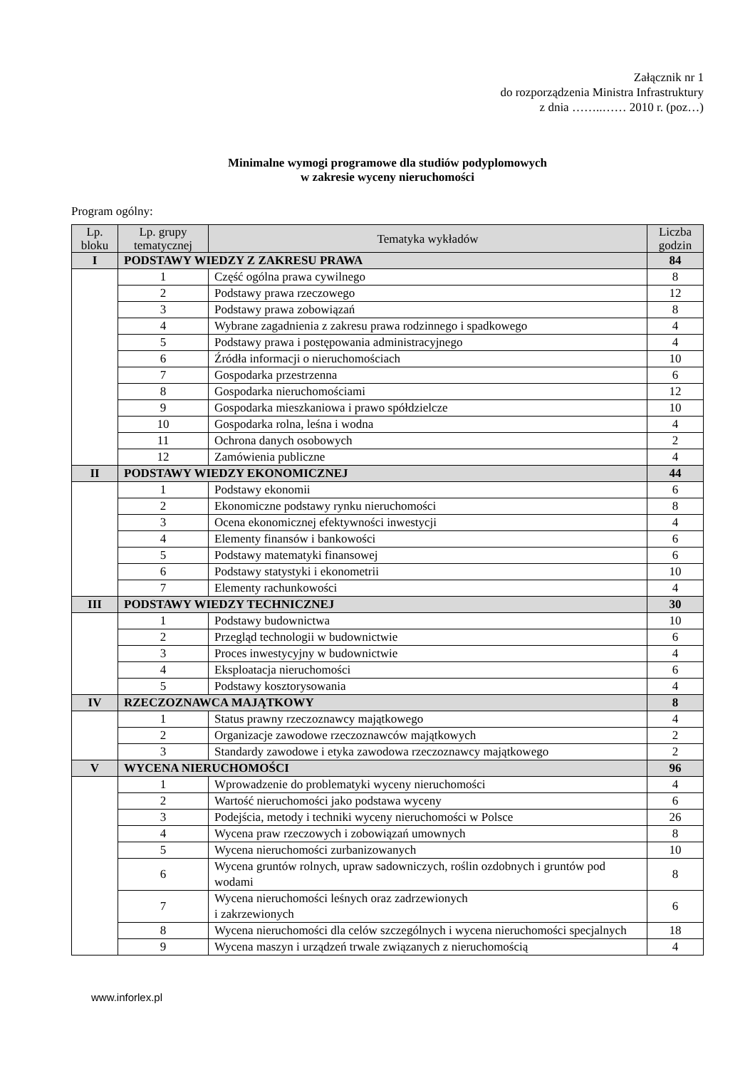Załącznik nr 1
do rozporządzenia Ministra Infrastruktury
z dnia ……..…… 2010 r. (poz…)
Minimalne wymogi programowe dla studiów podyplomowych
w zakresie wyceny nieruchomości
Program ogólny:
| Lp. bloku | Lp. grupy tematycznej | Tematyka wykładów | Liczba godzin |
| --- | --- | --- | --- |
| I | PODSTAWY WIEDZY Z ZAKRESU PRAWA | | 84 |
| | 1 | Część ogólna prawa cywilnego | 8 |
| | 2 | Podstawy prawa rzeczowego | 12 |
| | 3 | Podstawy prawa zobowiązań | 8 |
| | 4 | Wybrane zagadnienia z zakresu prawa rodzinnego i spadkowego | 4 |
| | 5 | Podstawy prawa i postępowania administracyjnego | 4 |
| | 6 | Źródła informacji o nieruchomościach | 10 |
| | 7 | Gospodarka przestrzenna | 6 |
| | 8 | Gospodarka nieruchomościami | 12 |
| | 9 | Gospodarka mieszkaniowa i prawo spółdzielcze | 10 |
| | 10 | Gospodarka rolna, leśna i wodna | 4 |
| | 11 | Ochrona danych osobowych | 2 |
| | 12 | Zamówienia publiczne | 4 |
| II | PODSTAWY WIEDZY EKONOMICZNEJ | | 44 |
| | 1 | Podstawy ekonomii | 6 |
| | 2 | Ekonomiczne podstawy rynku nieruchomości | 8 |
| | 3 | Ocena ekonomicznej efektywności inwestycji | 4 |
| | 4 | Elementy finansów i bankowości | 6 |
| | 5 | Podstawy matematyki finansowej | 6 |
| | 6 | Podstawy statystyki i ekonometrii | 10 |
| | 7 | Elementy rachunkowości | 4 |
| III | PODSTAWY WIEDZY TECHNICZNEJ | | 30 |
| | 1 | Podstawy budownictwa | 10 |
| | 2 | Przegląd technologii w budownictwie | 6 |
| | 3 | Proces inwestycyjny w budownictwie | 4 |
| | 4 | Eksploatacja nieruchomości | 6 |
| | 5 | Podstawy kosztorysowania | 4 |
| IV | RZECZOZNAWCA MAJĄTKOWY | | 8 |
| | 1 | Status prawny rzeczoznawcy majątkowego | 4 |
| | 2 | Organizacje zawodowe rzeczoznawców majątkowych | 2 |
| | 3 | Standardy zawodowe i etyka zawodowa rzeczoznawcy majątkowego | 2 |
| V | WYCENA NIERUCHOMOŚCI | | 96 |
| | 1 | Wprowadzenie do problematyki wyceny nieruchomości | 4 |
| | 2 | Wartość nieruchomości jako podstawa wyceny | 6 |
| | 3 | Podejścia, metody i techniki wyceny nieruchomości w Polsce | 26 |
| | 4 | Wycena praw rzeczowych i zobowiązań umownych | 8 |
| | 5 | Wycena nieruchomości zurbanizowanych | 10 |
| | 6 | Wycena gruntów rolnych, upraw sadowniczych, roślin ozdobnych i gruntów pod wodami | 8 |
| | 7 | Wycena nieruchomości leśnych oraz zadrzewionych i zakrzewionych | 6 |
| | 8 | Wycena nieruchomości dla celów szczególnych i wycena nieruchomości specjalnych | 18 |
| | 9 | Wycena maszyn i urządzeń trwale związanych z nieruchomością | 4 |
www.inforlex.pl